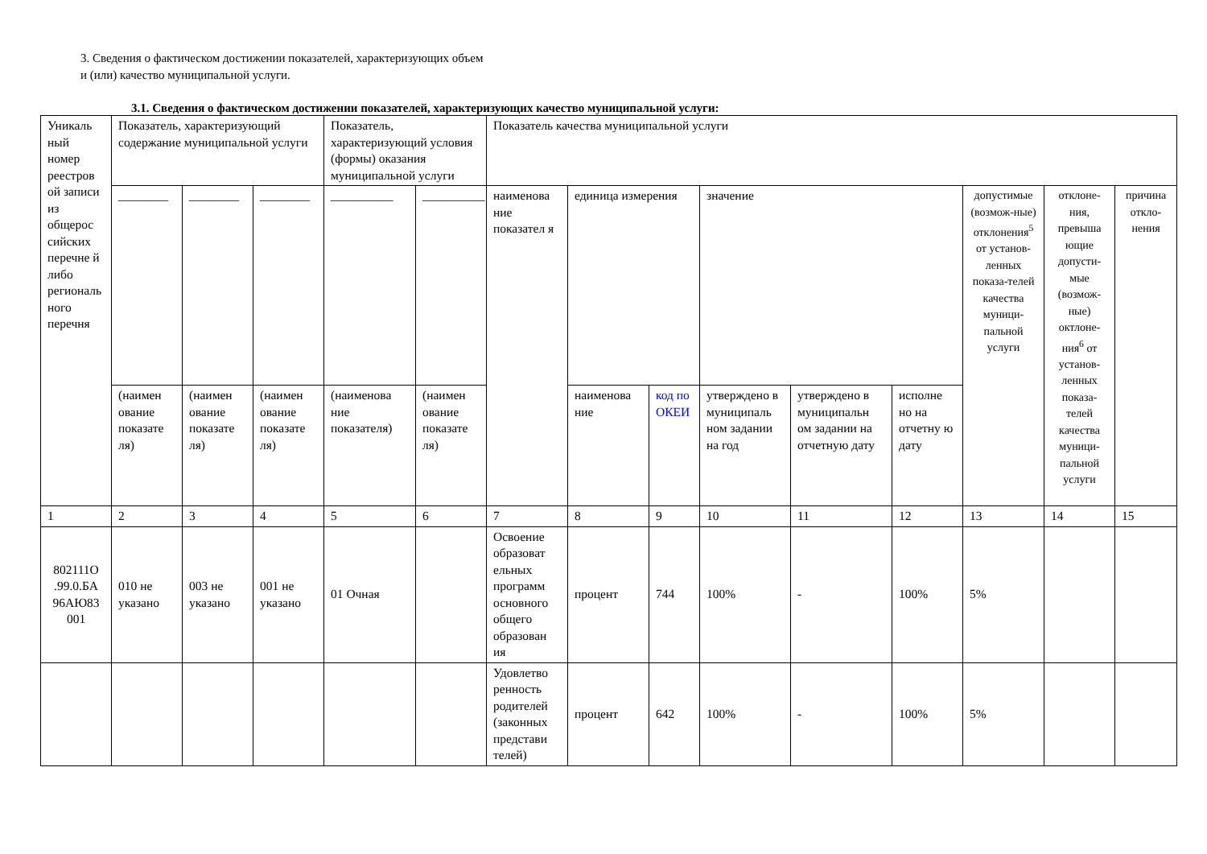3. Сведения о фактическом достижении показателей, характеризующих объем
и (или) качество муниципальной услуги.
3.1. Сведения о фактическом достижении показателей, характеризующих качество муниципальной услуги:
| Уникаль ный номер реестров ой записи из общерос сийских перечне й либо региональ ного перечня | Показатель, характеризующий содержание муниципальной услуги | | | Показатель, характеризующий условия (формы) оказания муниципальной услуги | | Показатель качества муниципальной услуги | | | | | | | | |
| | ________ | ________ | ________ | __________ | __________ | наименова ние показател я | единица измерения | | значение | | | допустимые (возмож-ные) отклонения<sup>5</sup> от установ-ленных показа-телей качества муници-пальной услуги | отклоне-ния, превыша ющие допусти-мые (возмож-ные) октлоне-ния<sup>6</sup> от установ-ленных показа-телей качества муници-пальной услуги | причина откло-нения |
| | (наимен ование показате ля) | (наимен ование показате ля) | (наимен ование показате ля) | (наименова ние показателя) | (наимен ование показате ля) | | наименова ние | код по ОКЕИ | утверждено в муниципаль ном задании на год | утверждено в муниципальн ом задании на отчетную дату | исполне но на отчетну ю дату | | | |
| 1 | 2 | 3 | 4 | 5 | 6 | 7 | 8 | 9 | 10 | 11 | 12 | 13 | 14 | 15 |
| 802111О .99.0.БА 96АЮ83 001 | 010 не указано | 003 не указано | 001 не указано | 01 Очная | | Освоение образоват ельных программ основного общего образован ия | процент | 744 | 100% | - | 100% | 5% | | |
| | | | | | | Удовлетво ренность родителей (законных представи телей) | процент | 642 | 100% | - | 100% | 5% | | |